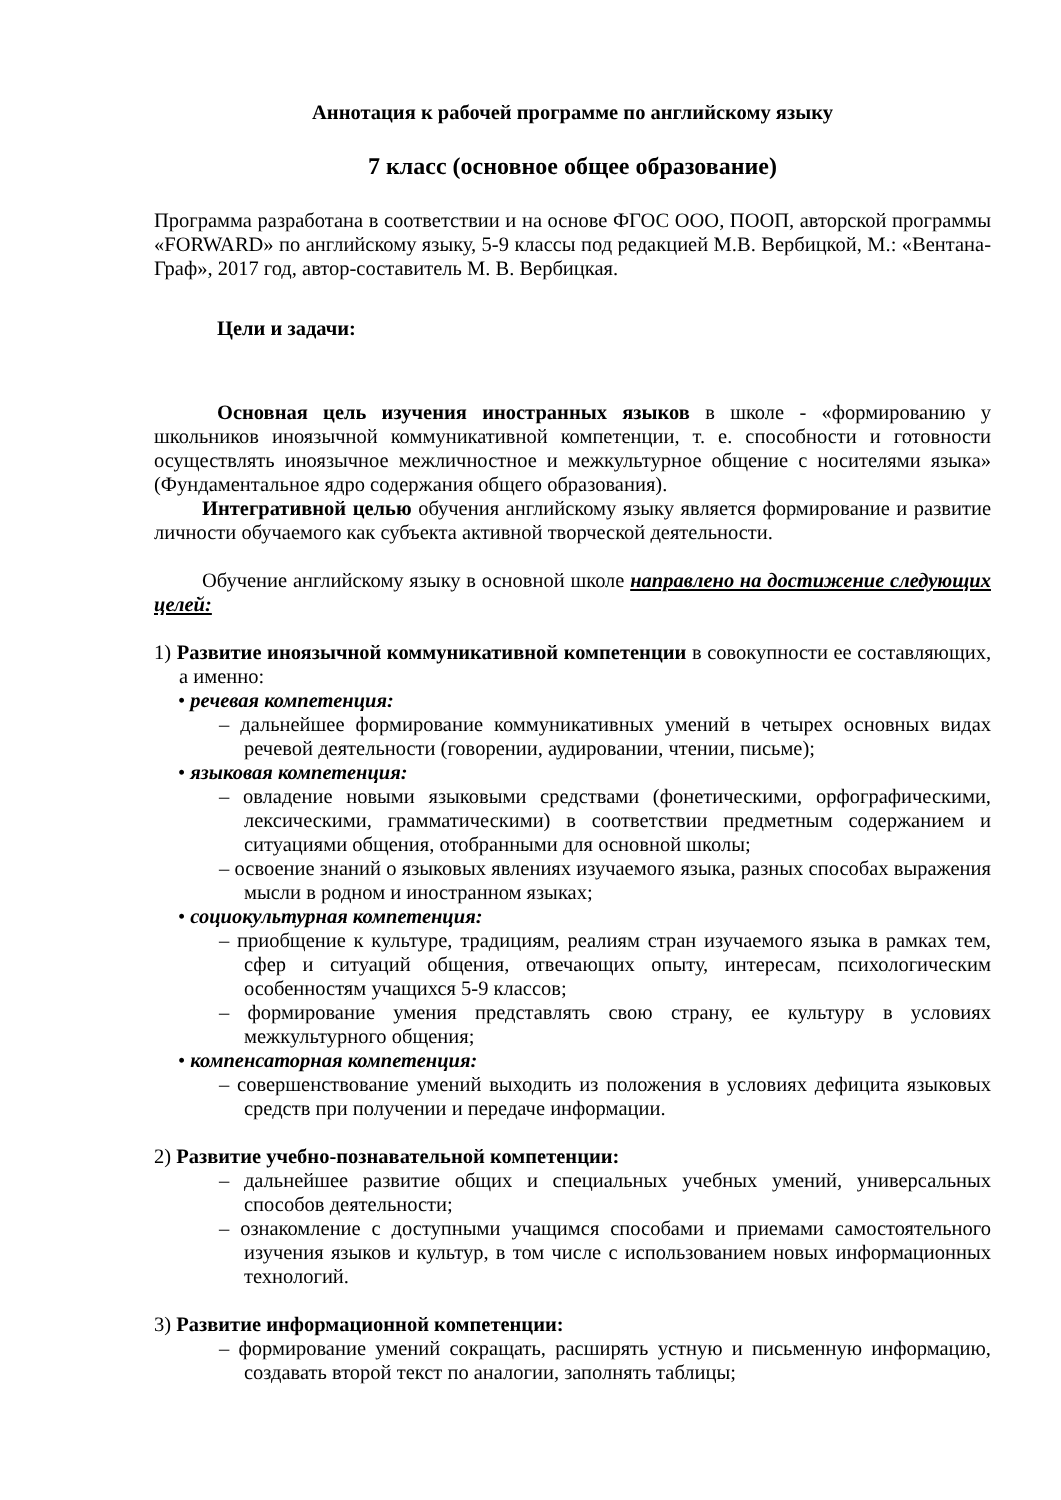Аннотация к рабочей программе по английскому языку
7 класс (основное общее образование)
Программа разработана в соответствии и на основе ФГОС ООО, ПООП, авторской программы «FORWARD» по английскому языку, 5-9 классы под редакцией М.В. Вербицкой, М.: «Вентана-Граф», 2017 год, автор-составитель М. В. Вербицкая.
Цели и задачи:
Основная цель изучения иностранных языков в школе - «формированию у школьников иноязычной коммуникативной компетенции, т. е. способности и готовности осуществлять иноязычное межличностное и межкультурное общение с носителями языка» (Фундаментальное ядро содержания общего образования).
Интегративной целью обучения английскому языку является формирование и развитие личности обучаемого как субъекта активной творческой деятельности.
Обучение английскому языку в основной школе направлено на достижение следующих целей:
1) Развитие иноязычной коммуникативной компетенции в совокупности ее составляющих, а именно:
• речевая компетенция:
– дальнейшее формирование коммуникативных умений в четырех основных видах речевой деятельности (говорении, аудировании, чтении, письме);
• языковая компетенция:
– овладение новыми языковыми средствами (фонетическими, орфографическими, лексическими, грамматическими) в соответствии предметным содержанием и ситуациями общения, отобранными для основной школы;
– освоение знаний о языковых явлениях изучаемого языка, разных способах выражения мысли в родном и иностранном языках;
• социокультурная компетенция:
– приобщение к культуре, традициям, реалиям стран изучаемого языка в рамках тем, сфер и ситуаций общения, отвечающих опыту, интересам, психологическим особенностям учащихся 5-9 классов;
– формирование умения представлять свою страну, ее культуру в условиях межкультурного общения;
• компенсаторная компетенция:
– совершенствование умений выходить из положения в условиях дефицита языковых средств при получении и передаче информации.
2) Развитие учебно-познавательной компетенции:
– дальнейшее развитие общих и специальных учебных умений, универсальных способов деятельности;
– ознакомление с доступными учащимся способами и приемами самостоятельного изучения языков и культур, в том числе с использованием новых информационных технологий.
3) Развитие информационной компетенции:
– формирование умений сокращать, расширять устную и письменную информацию, создавать второй текст по аналогии, заполнять таблицы;